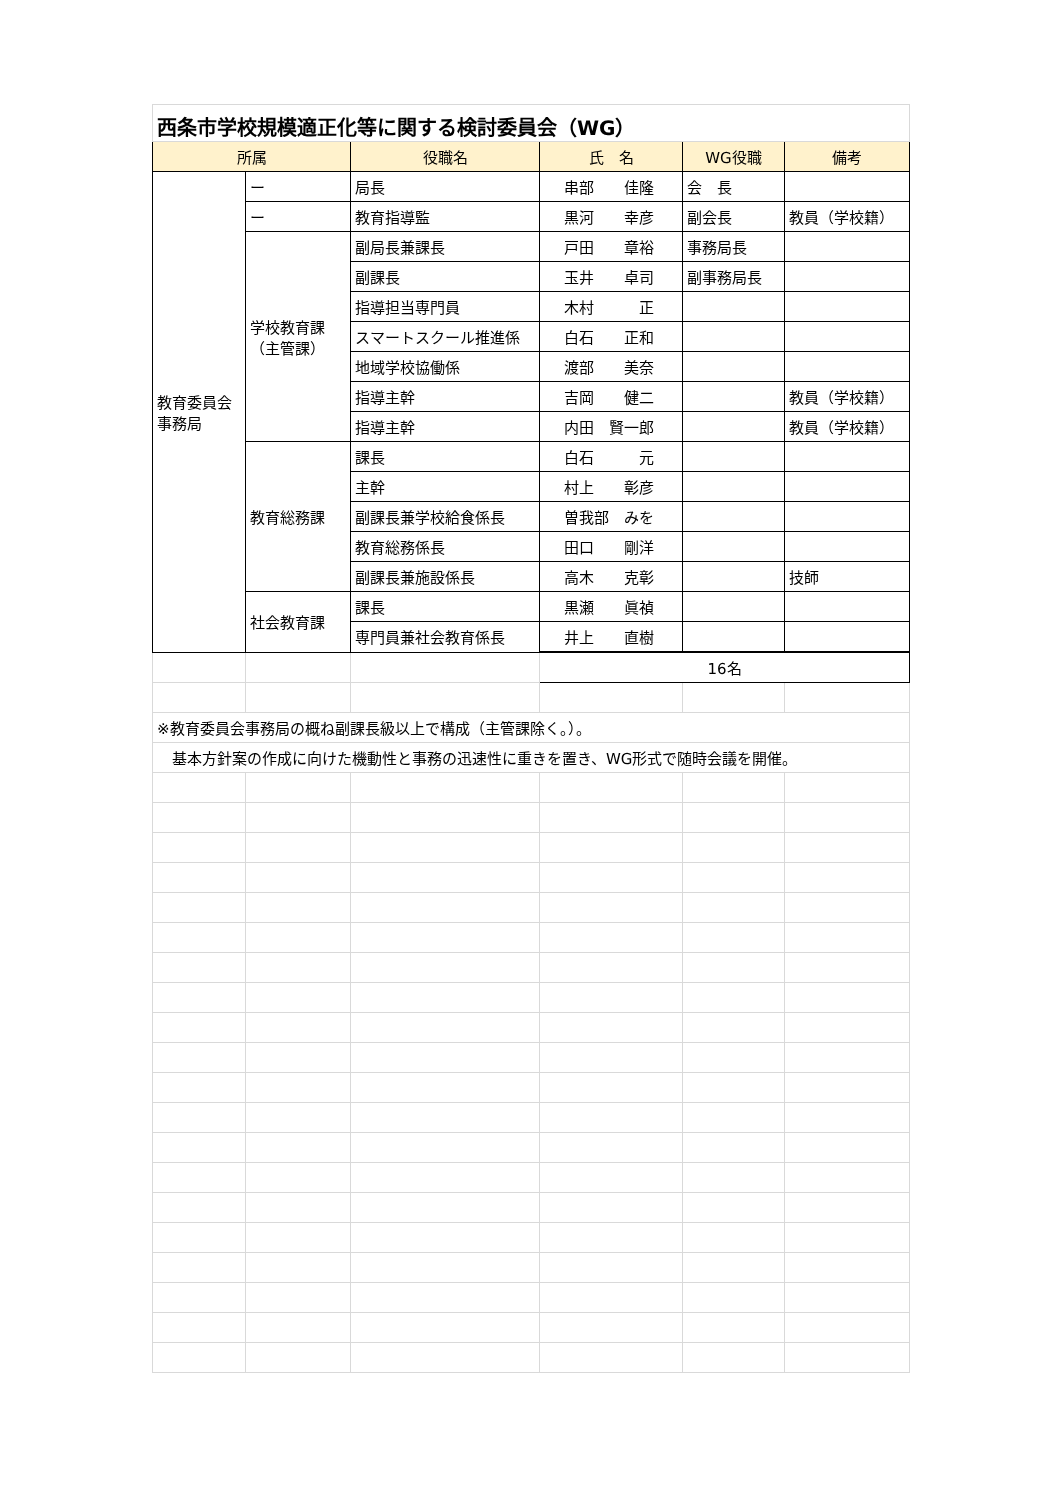| 西条市学校規模適正化等に関する検討委員会（WG） | | | | | |
| 所属 | | 役職名 | 氏 名 | WG役職 | 備考 |
| 教育委員会 事務局 | ー | 局長 | 串部 佳隆 | 会 長 | |
| | ー | 教育指導監 | 黒河 幸彦 | 副会長 | 教員（学校籍） |
| | 学校教育課 （主管課） | 副局長兼課長 | 戸田 章裕 | 事務局長 | |
| | | 副課長 | 玉井 卓司 | 副事務局長 | |
| | | 指導担当専門員 | 木村 正 | | |
| | | スマートスクール推進係 | 白石 正和 | | |
| | | 地域学校協働係 | 渡部 美奈 | | |
| | | 指導主幹 | 吉岡 健二 | | 教員（学校籍） |
| | | 指導主幹 | 内田 賢一郎 | | 教員（学校籍） |
| | 教育総務課 | 課長 | 白石 元 | | |
| | | 主幹 | 村上 彰彦 | | |
| | | 副課長兼学校給食係長 | 曽我部 みを | | |
| | | 教育総務係長 | 田口 剛洋 | | |
| | | 副課長兼施設係長 | 高木 克彰 | | 技師 |
| | 社会教育課 | 課長 | 黒瀬 眞禎 | | |
| | | 専門員兼社会教育係長 | 井上 直樹 | | |
| | | | 16名 | | |
| ※教育委員会事務局の概ね副課長級以上で構成（主管課除く。）。 | | | | | |
| 基本方針案の作成に向けた機動性と事務の迅速性に重きを置き、WG形式で随時会議を開催。 | | | | | |